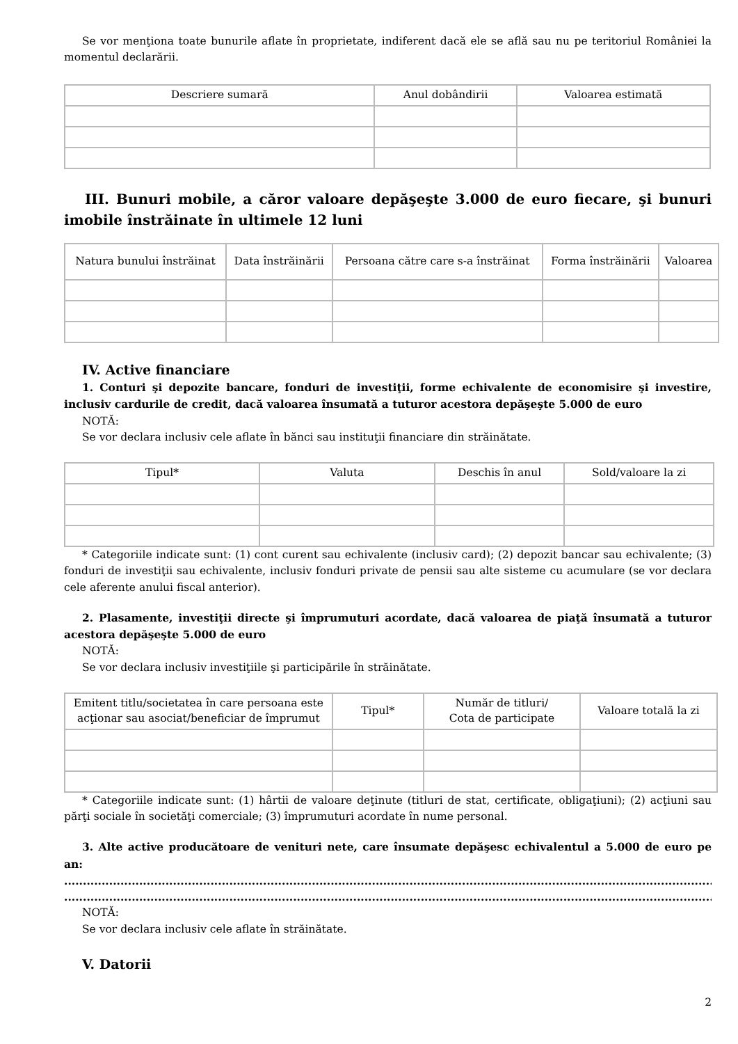Se vor menţiona toate bunurile aflate în proprietate, indiferent dacă ele se află sau nu pe teritoriul României la momentul declarării.
| Descriere sumară | Anul dobândirii | Valoarea estimată |
| --- | --- | --- |
III. Bunuri mobile, a căror valoare depăşeşte 3.000 de euro fiecare, şi bunuri imobile înstrăinate în ultimele 12 luni
| Natura bunului înstrăinat | Data înstrăinării | Persoana către care s-a înstrăinat | Forma înstrăinării | Valoarea |
| --- | --- | --- | --- | --- |
IV. Active financiare
1. Conturi şi depozite bancare, fonduri de investiţii, forme echivalente de economisire şi investire, inclusiv cardurile de credit, dacă valoarea însumată a tuturor acestora depăşeşte 5.000 de euro
NOTĂ:
Se vor declara inclusiv cele aflate în bănci sau instituţii financiare din străinătate.
| Tipul* | Valuta | Deschis în anul | Sold/valoare la zi |
| --- | --- | --- | --- |
* Categoriile indicate sunt: (1) cont curent sau echivalente (inclusiv card); (2) depozit bancar sau echivalente; (3) fonduri de investiţii sau echivalente, inclusiv fonduri private de pensii sau alte sisteme cu acumulare (se vor declara cele aferente anului fiscal anterior).
2. Plasamente, investiţii directe şi împrumuturi acordate, dacă valoarea de piaţă însumată a tuturor acestora depăşeşte 5.000 de euro
NOTĂ:
Se vor declara inclusiv investiţiile şi participările în străinătate.
| Emitent titlu/societatea în care persoana este acţionar sau asociat/beneficiar de împrumut | Tipul* | Număr de titluri/ Cota de participate | Valoare totală la zi |
| --- | --- | --- | --- |
* Categoriile indicate sunt: (1) hârtii de valoare deţinute (titluri de stat, certificate, obligaţiuni); (2) acţiuni sau părţi sociale în societăţi comerciale; (3) împrumuturi acordate în nume personal.
3. Alte active producătoare de venituri nete, care însumate depăşesc echivalentul a 5.000 de euro pe an:
....................................................................................................................................................................................................................................
....................................................................................................................................................................................................................................
NOTĂ:
Se vor declara inclusiv cele aflate în străinătate.
V. Datorii
2